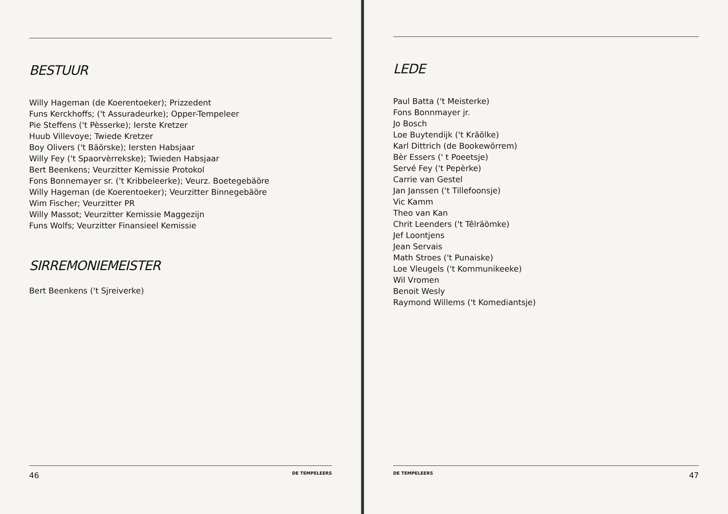BESTUUR
Willy Hageman (de Koerentoeker); Prizzedent
Funs Kerckhoffs; ('t Assuradeurke); Opper-Tempeleer
Pie Steffens ('t Pèsserke); Ierste Kretzer
Huub Villevoye; Twiede Kretzer
Boy Olivers ('t Bäörske); Iersten Habsjaar
Willy Fey ('t Spaorvèrrekske); Twieden Habsjaar
Bert Beenkens; Veurzitter Kemissie Protokol
Fons Bonnemayer sr. ('t Kribbeleerke); Veurz. Boetegebäöre
Willy Hageman (de Koerentoeker); Veurzitter Binnegebäöre
Wim Fischer; Veurzitter PR
Willy Massot; Veurzitter Kemissie Maggezijn
Funs Wolfs; Veurzitter Finansieel Kemissie
SIRREMONIEMEISTER
Bert Beenkens ('t Sjreiverke)
46 DE TEMPELEERS
LEDE
Paul Batta ('t Meisterke)
Fons Bonnmayer jr.
Jo Bosch
Loe Buytendijk ('t Kräölke)
Karl Dittrich (de Bookewörrem)
Bèr Essers (' t Poeetsje)
Servé Fey ('t Pepèrke)
Carrie van Gestel
Jan Janssen ('t Tillefoonsje)
Vic Kamm
Theo van Kan
Chrit Leenders ('t Têlräömke)
Jef Loontjens
Jean Servais
Math Stroes ('t Punaiske)
Loe Vleugels ('t Kommunikeeke)
Wil Vromen
Benoit Wesly
Raymond Willems ('t Komediantsje)
DE TEMPELEERS 47